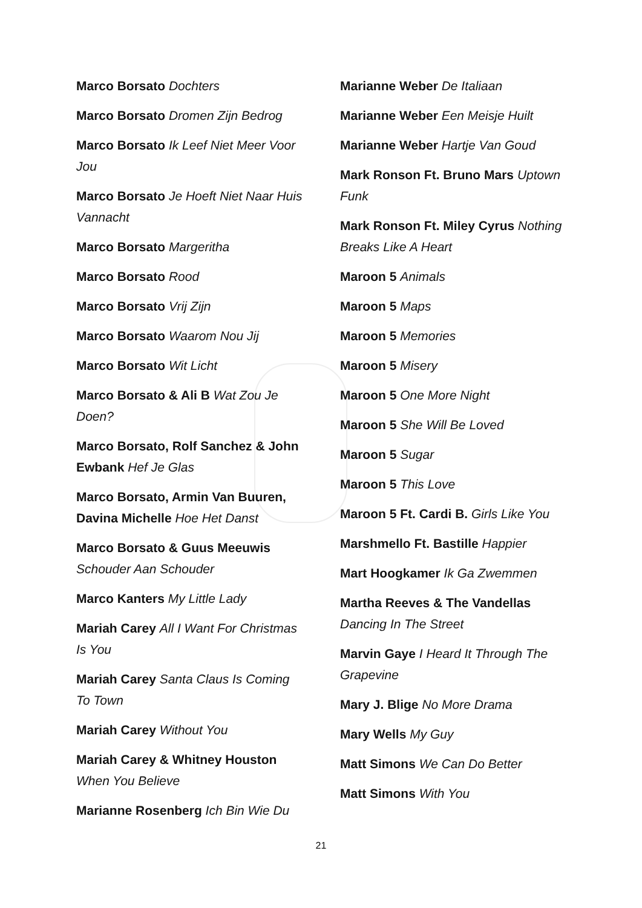Marco Borsato Dochters
Marco Borsato Dromen Zijn Bedrog
Marco Borsato Ik Leef Niet Meer Voor Jou
Marco Borsato Je Hoeft Niet Naar Huis Vannacht
Marco Borsato Margeritha
Marco Borsato Rood
Marco Borsato Vrij Zijn
Marco Borsato Waarom Nou Jij
Marco Borsato Wit Licht
Marco Borsato & Ali B Wat Zou Je Doen?
Marco Borsato, Rolf Sanchez & John Ewbank Hef Je Glas
Marco Borsato, Armin Van Buuren, Davina Michelle Hoe Het Danst
Marco Borsato & Guus Meeuwis Schouder Aan Schouder
Marco Kanters My Little Lady
Mariah Carey All I Want For Christmas Is You
Mariah Carey Santa Claus Is Coming To Town
Mariah Carey Without You
Mariah Carey & Whitney Houston When You Believe
Marianne Rosenberg Ich Bin Wie Du
Marianne Weber De Italiaan
Marianne Weber Een Meisje Huilt
Marianne Weber Hartje Van Goud
Mark Ronson Ft. Bruno Mars Uptown Funk
Mark Ronson Ft. Miley Cyrus Nothing Breaks Like A Heart
Maroon 5 Animals
Maroon 5 Maps
Maroon 5 Memories
Maroon 5 Misery
Maroon 5 One More Night
Maroon 5 She Will Be Loved
Maroon 5 Sugar
Maroon 5 This Love
Maroon 5 Ft. Cardi B. Girls Like You
Marshmello Ft. Bastille Happier
Mart Hoogkamer Ik Ga Zwemmen
Martha Reeves & The Vandellas Dancing In The Street
Marvin Gaye I Heard It Through The Grapevine
Mary J. Blige No More Drama
Mary Wells My Guy
Matt Simons We Can Do Better
Matt Simons With You
21